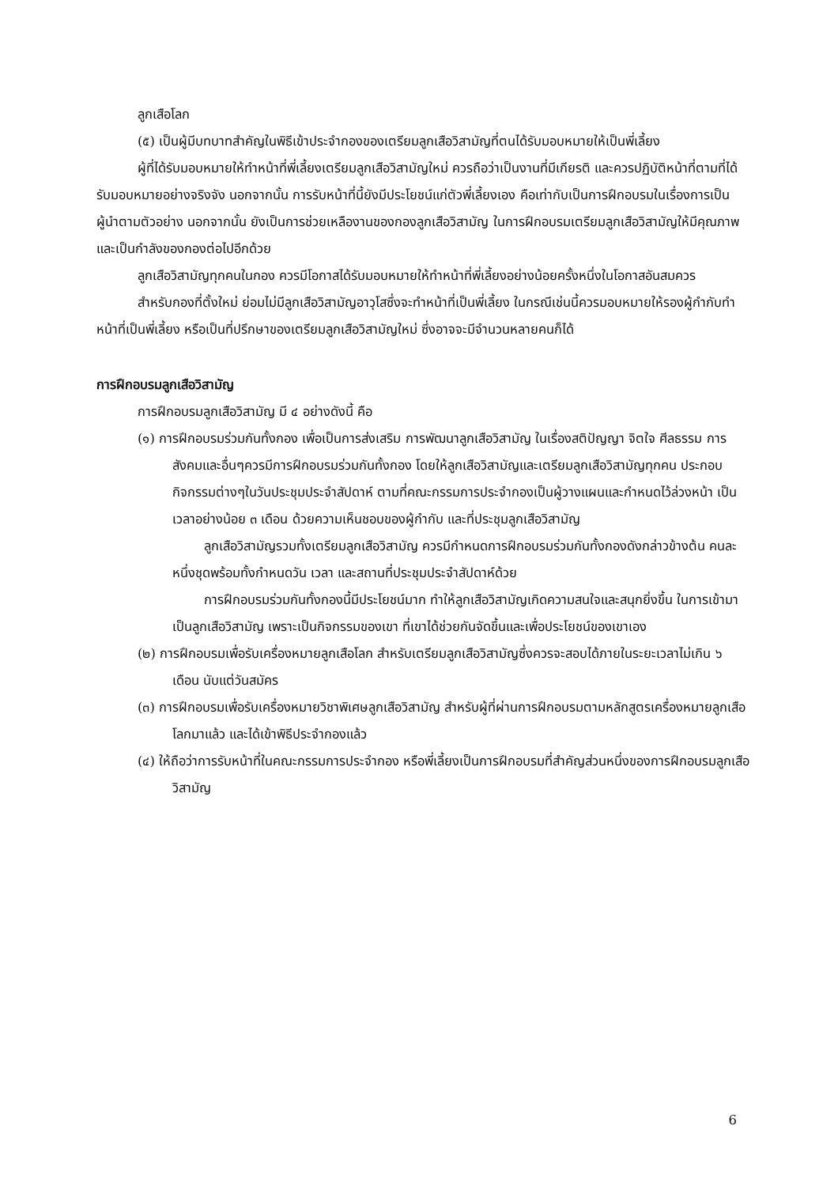ลูกเสือโลก
(๕) เป็นผู้มีบทบาทสำคัญในพิธีเข้าประจำกองของเตรียมลูกเสือวิสามัญที่ตนได้รับมอบหมายให้เป็นพี่เลี้ยง
ผู้ที่ได้รับมอบหมายให้ทำหน้าที่พี่เลี้ยงเตรียมลูกเสือวิสามัญใหม่ ควรถือว่าเป็นงานที่มีเกียรติ และควรปฏิบัติหน้าที่ตามที่ได้รับมอบหมายอย่างจริงจัง นอกจากนั้น การรับหน้าที่นี้ยังมีประโยชน์แก่ตัวพี่เลี้ยงเอง คือเท่ากับเป็นการฝึกอบรมในเรื่องการเป็นผู้นำตามตัวอย่าง นอกจากนั้น ยังเป็นการช่วยเหลืองานของกองลูกเสือวิสามัญ ในการฝึกอบรมเตรียมลูกเสือวิสามัญให้มีคุณภาพ และเป็นกำลังของกองต่อไปอีกด้วย
ลูกเสือวิสามัญทุกคนในกอง ควรมีโอกาสได้รับมอบหมายให้ทำหน้าที่พี่เลี้ยงอย่างน้อยครั้งหนึ่งในโอกาสอันสมควร
สำหรับกองที่ตั้งใหม่ ย่อมไม่มีลูกเสือวิสามัญอาวุโสซึ่งจะทำหน้าที่เป็นพี่เลี้ยง ในกรณีเช่นนี้ควรมอบหมายให้รองผู้กำกับทำหน้าที่เป็นพี่เลี้ยง หรือเป็นที่ปรึกษาของเตรียมลูกเสือวิสามัญใหม่ ซึ่งอาจจะมีจำนวนหลายคนก็ได้
การฝึกอบรมลูกเสือวิสามัญ
การฝึกอบรมลูกเสือวิสามัญ มี ๔ อย่างดังนี้ คือ
(๑) การฝึกอบรมร่วมกันทั้งกอง เพื่อเป็นการส่งเสริม การพัฒนาลูกเสือวิสามัญ ในเรื่องสติปัญญา จิตใจ ศีลธรรม การสังคมและอื่นๆควรมีการฝึกอบรมร่วมกันทั้งกอง โดยให้ลูกเสือวิสามัญและเตรียมลูกเสือวิสามัญทุกคน ประกอบกิจกรรมต่างๆในวันประชุมประจำสัปดาห์ ตามที่คณะกรรมการประจำกองเป็นผู้วางแผนและกำหนดไว้ล่วงหน้า เป็นเวลาอย่างน้อย ๓ เดือน ด้วยความเห็นชอบของผู้กำกับ และที่ประชุมลูกเสือวิสามัญ
ลูกเสือวิสามัญรวมทั้งเตรียมลูกเสือวิสามัญ ควรมีกำหนดการฝึกอบรมร่วมกันทั้งกองดังกล่าวข้างต้น คนละหนึ่งชุดพร้อมทั้งกำหนดวัน เวลา และสถานที่ประชุมประจำสัปดาห์ด้วย
การฝึกอบรมร่วมกันทั้งกองนี้มีประโยชน์มาก ทำให้ลูกเสือวิสามัญเกิดความสนใจและสนุกยิ่งขึ้น ในการเข้ามาเป็นลูกเสือวิสามัญ เพราะเป็นกิจกรรมของเขา ที่เขาได้ช่วยกันจัดขึ้นและเพื่อประโยชน์ของเขาเอง
(๒) การฝึกอบรมเพื่อรับเครื่องหมายลูกเสือโลก สำหรับเตรียมลูกเสือวิสามัญซึ่งควรจะสอบได้ภายในระยะเวลาไม่เกิน ๖ เดือน นับแต่วันสมัคร
(๓) การฝึกอบรมเพื่อรับเครื่องหมายวิชาพิเศษลูกเสือวิสามัญ สำหรับผู้ที่ผ่านการฝึกอบรมตามหลักสูตรเครื่องหมายลูกเสือโลกมาแล้ว และได้เข้าพิธีประจำกองแล้ว
(๔) ให้ถือว่าการรับหน้าที่ในคณะกรรมการประจำกอง หรือพี่เลี้ยงเป็นการฝึกอบรมที่สำคัญส่วนหนึ่งของการฝึกอบรมลูกเสือวิสามัญ
6